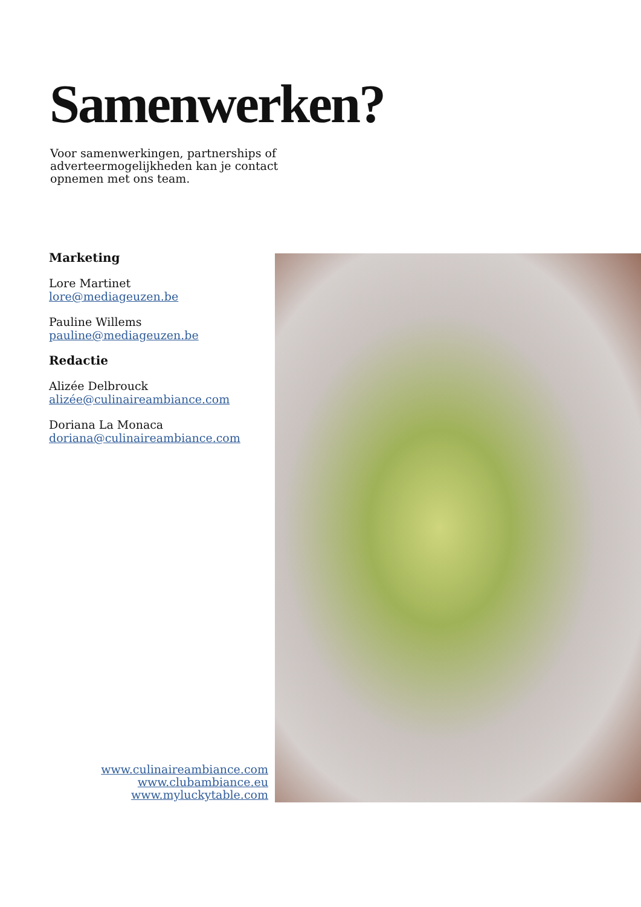Samenwerken?
Voor samenwerkingen, partnerships of adverteermogelijkheden kan je contact opnemen met ons team.
Marketing
Lore Martinet
lore@mediageuzen.be
Pauline Willems
pauline@mediageuzen.be
Redactie
Alizée Delbrouck
alizée@culinaireambiance.com
Doriana La Monaca
doriana@culinaireambiance.com
www.culinaireambiance.com
www.clubambiance.eu
www.myluckytable.com